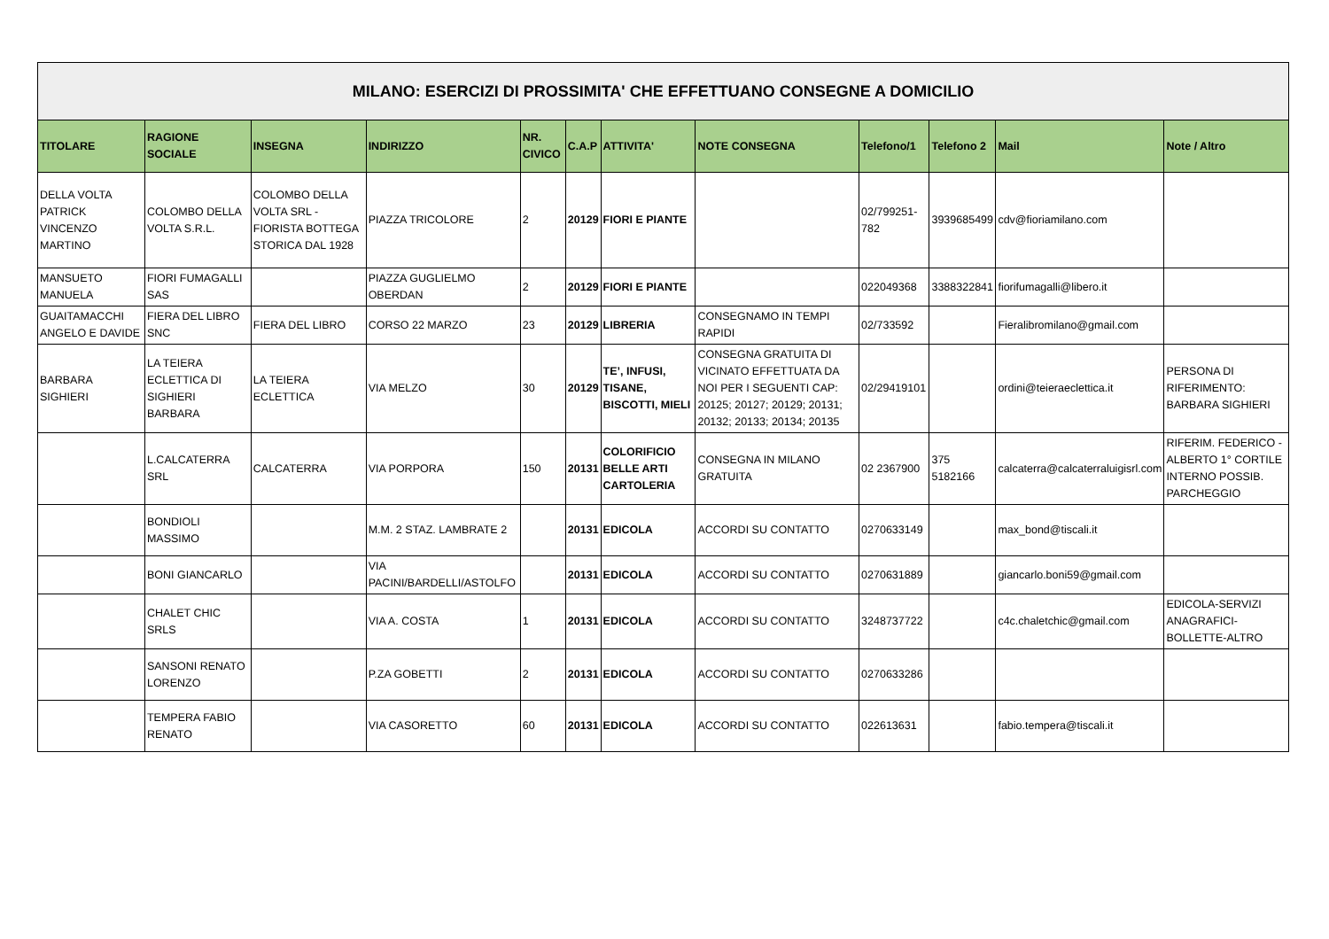| MILANO: ESERCIZI DI PROSSIMITA' CHE EFFETTUANO CONSEGNE A DOMICILIO | | | | | | | | | | | |
| TITOLARE | RAGIONE SOCIALE | INSEGNA | INDIRIZZO | NR. CIVICO | C.A.P | ATTIVITA' | NOTE CONSEGNA | Telefono/1 | Telefono 2 | Mail | Note / Altro |
| DELLA VOLTA PATRICK VINCENZO MARTINO | COLOMBO DELLA VOLTA S.R.L. | COLOMBO DELLA VOLTA SRL - FIORISTA BOTTEGA STORICA DAL 1928 | PIAZZA TRICOLORE | 2 | 20129 | FIORI E PIANTE | | 02/799251-782 | 3939685499 | cdv@fioriamilano.com | |
| MANSUETO MANUELA | FIORI FUMAGALLI SAS | | PIAZZA GUGLIELMO OBERDAN | 2 | 20129 | FIORI E PIANTE | | 022049368 | 3388322841 | fiorifumagalli@libero.it | |
| GUAITAMACCHI ANGELO E DAVIDE | FIERA DEL LIBRO SNC | FIERA DEL LIBRO | CORSO 22 MARZO | 23 | 20129 | LIBRERIA | CONSEGNAMO IN TEMPI RAPIDI | 02/733592 | | Fieralibromilano@gmail.com | |
| BARBARA SIGHIERI | LA TEIERA ECLETTICA DI SIGHIERI BARBARA | LA TEIERA ECLETTICA | VIA MELZO | 30 | 20129 | TE’, INFUSI, TISANE, BISCOTTI, MIELI | CONSEGNA GRATUITA DI VICINATO EFFETTUATA DA NOI PER I SEGUENTI CAP: 20125; 20127; 20129; 20131; 20132; 20133; 20134; 20135 | 02/29419101 | | ordini@teieraeclettica.it | PERSONA DI RIFERIMENTO: BARBARA SIGHIERI |
| | L.CALCATERRA SRL | CALCATERRA | VIA PORPORA | 150 | 20131 | COLORIFICIO BELLE ARTI CARTOLERIA | CONSEGNA IN MILANO GRATUITA | 02 2367900 | 375 5182166 | calcaterra@calcaterraluigisrl.com | RIFERIM. FEDERICO - ALBERTO 1° CORTILE INTERNO POSSIB. PARCHEGGIO |
| | BONDIOLI MASSIMO | | M.M. 2 STAZ. LAMBRATE 2 | | 20131 | EDICOLA | ACCORDI SU CONTATTO | 0270633149 | | max_bond@tiscali.it | |
| | BONI GIANCARLO | | VIA PACINI/BARDELLI/ASTOLFO | | 20131 | EDICOLA | ACCORDI SU CONTATTO | 0270631889 | | giancarlo.boni59@gmail.com | |
| | CHALET CHIC SRLS | | VIA A. COSTA | 1 | 20131 | EDICOLA | ACCORDI SU CONTATTO | 3248737722 | | c4c.chaletchic@gmail.com | EDICOLA-SERVIZI ANAGRAFICI-BOLLETTE-ALTRO |
| | SANSONI RENATO LORENZO | | P.ZA GOBETTI | 2 | 20131 | EDICOLA | ACCORDI SU CONTATTO | 0270633286 | | | |
| | TEMPERA FABIO RENATO | | VIA CASORETTO | 60 | 20131 | EDICOLA | ACCORDI SU CONTATTO | 022613631 | | fabio.tempera@tiscali.it | |